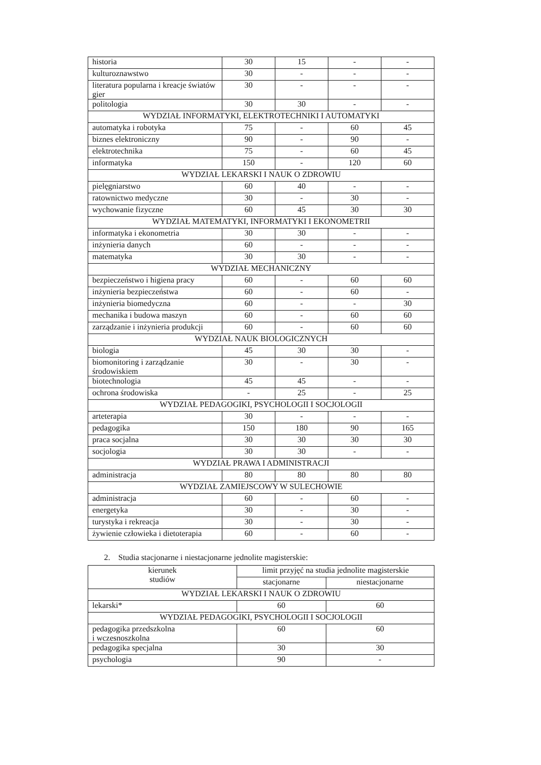| historia | 30 | 15 | - | - |
| kulturoznawstwo | 30 | - | - | - |
| literatura popularna i kreacje światów gier | 30 | - | - | - |
| politologia | 30 | 30 | - | - |
| WYDZIAŁ INFORMATYKI, ELEKTROTECHNIKI I AUTOMATYKI | | | | |
| automatyka i robotyka | 75 | - | 60 | 45 |
| biznes elektroniczny | 90 | - | 90 | - |
| elektrotechnika | 75 | - | 60 | 45 |
| informatyka | 150 | - | 120 | 60 |
| WYDZIAŁ LEKARSKI I NAUK O ZDROWIU | | | | |
| pielęgniarstwo | 60 | 40 | - | - |
| ratownictwo medyczne | 30 | - | 30 | - |
| wychowanie fizyczne | 60 | 45 | 30 | 30 |
| WYDZIAŁ MATEMATYKI, INFORMATYKI I EKONOMETRII | | | | |
| informatyka i ekonometria | 30 | 30 | - | - |
| inżynieria danych | 60 | - | - | - |
| matematyka | 30 | 30 | - | - |
| WYDZIAŁ MECHANICZNY | | | | |
| bezpieczeństwo i higiena pracy | 60 | - | 60 | 60 |
| inżynieria bezpieczeństwa | 60 | - | 60 | - |
| inżynieria biomedyczna | 60 | - | - | 30 |
| mechanika i budowa maszyn | 60 | - | 60 | 60 |
| zarządzanie i inżynieria produkcji | 60 | - | 60 | 60 |
| WYDZIAŁ NAUK BIOLOGICZNYCH | | | | |
| biologia | 45 | 30 | 30 | - |
| biomonitoring i zarządzanie środowiskiem | 30 | - | 30 | - |
| biotechnologia | 45 | 45 | - | - |
| ochrona środowiska | - | 25 | - | 25 |
| WYDZIAŁ PEDAGOGIKI, PSYCHOLOGII I SOCJOLOGII | | | | |
| arteterapia | 30 | - | - | - |
| pedagogika | 150 | 180 | 90 | 165 |
| praca socjalna | 30 | 30 | 30 | 30 |
| socjologia | 30 | 30 | - | - |
| WYDZIAŁ PRAWA I ADMINISTRACJI | | | | |
| administracja | 80 | 80 | 80 | 80 |
| WYDZIAŁ ZAMIEJSCOWY W SULECHOWIE | | | | |
| administracja | 60 | - | 60 | - |
| energetyka | 30 | - | 30 | - |
| turystyka i rekreacja | 30 | - | 30 | - |
| żywienie człowieka i dietoterapia | 60 | - | 60 | - |
2. Studia stacjonarne i niestacjonarne jednolite magisterskie:
| kierunek studiów | limit przyjęć na studia jednolite magisterskie | |
| --- | --- | --- |
| | stacjonarne | niestacjonarne |
| WYDZIAŁ LEKARSKI I NAUK O ZDROWIU | | |
| lekarski* | 60 | 60 |
| WYDZIAŁ PEDAGOGIKI, PSYCHOLOGII I SOCJOLOGII | | |
| pedagogika przedszkolna i wczesnoszkolna | 60 | 60 |
| pedagogika specjalna | 30 | 30 |
| psychologia | 90 | - |